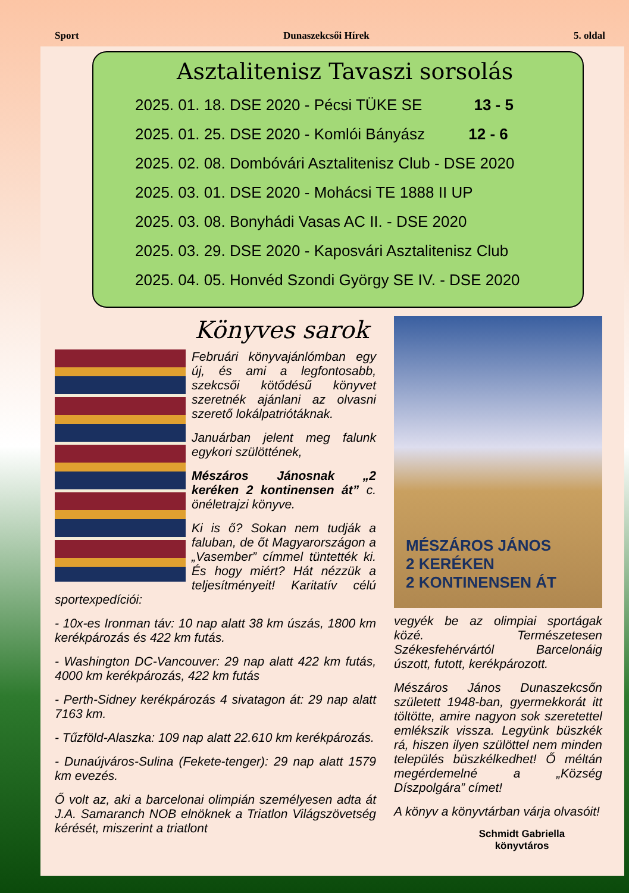Sport Dunaszekcsői Hírek 5. oldal
Asztalitenisz Tavaszi sorsolás
2025. 01. 18. DSE 2020 - Pécsi TÜKE SE 13 - 5
2025. 01. 25. DSE 2020 - Komlói Bányász 12 - 6
2025. 02. 08. Dombóvári Asztalitenisz Club - DSE 2020
2025. 03. 01. DSE 2020 - Mohácsi TE 1888 II UP
2025. 03. 08. Bonyhádi Vasas AC II. - DSE 2020
2025. 03. 29. DSE 2020 - Kaposvári Asztalitenisz Club
2025. 04. 05. Honvéd Szondi György SE IV. - DSE 2020
Könyves sarok
Februári könyvajánlómban egy új, és ami a legfontosabb, szekcsői kötődésű könyvet szeretnék ajánlani az olvasni szerető lokálpatriótáknak.
Januárban jelent meg falunk egykori szülöttének,
Mészáros Jánosnak „2 keréken 2 kontinensen át” c. önéletrajzi könyve.
Ki is ő? Sokan nem tudják a faluban, de őt Magyarországon a „Vasember” címmel tüntették ki. És hogy miért? Hát nézzük a teljesítményeit! Karitatív célú sportexpedíciói:
- 10x-es Ironman táv: 10 nap alatt 38 km úszás, 1800 km kerékpározás és 422 km futás.
- Washington DC-Vancouver: 29 nap alatt 422 km futás, 4000 km kerékpározás, 422 km futás
- Perth-Sidney kerékpározás 4 sivatagon át: 29 nap alatt 7163 km.
- Tűzföld-Alaszka: 109 nap alatt 22.610 km kerékpározás.
- Dunaújváros-Sulina (Fekete-tenger): 29 nap alatt 1579 km evezés.
Ő volt az, aki a barcelonai olimpián személyesen adta át J.A. Samaranch NOB elnöknek a Triatlon Világszövetség kérését, miszerint a triatlont
MÉSZÁROS JÁNOS
2 KERÉKEN
2 KONTINENSEN ÁT
vegyék be az olimpiai sportágak közé. Természetesen Székesfehérvártól Barcelonáig úszott, futott, kerékpározott.
Mészáros János Dunaszekcsőn született 1948-ban, gyermekkorát itt töltötte, amire nagyon sok szeretettel emlékszik vissza. Legyünk büszkék rá, hiszen ilyen szülöttel nem minden település büszkélkedhet! Ő méltán megérdemelné a „Község Díszpolgára” címet!
A könyv a könyvtárban várja olvasóit!
Schmidt Gabriella
könyvtáros